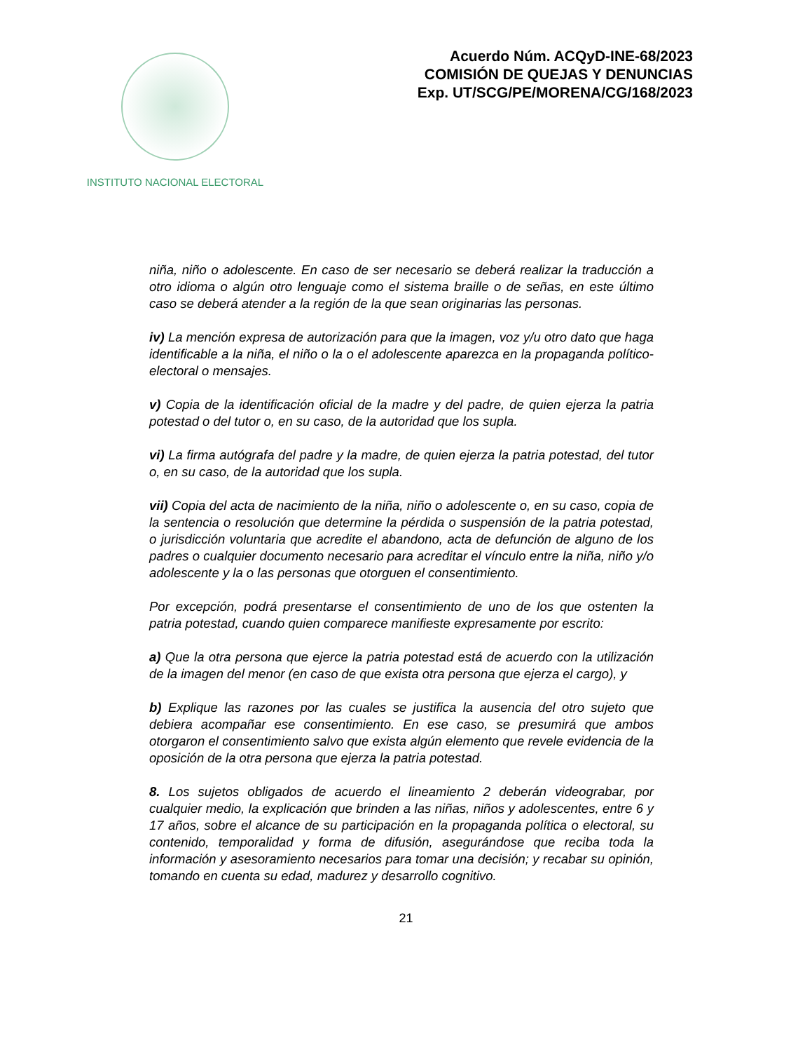INSTITUTO NACIONAL ELECTORAL
Acuerdo Núm. ACQyD-INE-68/2023
COMISIÓN DE QUEJAS Y DENUNCIAS
Exp. UT/SCG/PE/MORENA/CG/168/2023
niña, niño o adolescente. En caso de ser necesario se deberá realizar la traducción a otro idioma o algún otro lenguaje como el sistema braille o de señas, en este último caso se deberá atender a la región de la que sean originarias las personas.
iv) La mención expresa de autorización para que la imagen, voz y/u otro dato que haga identificable a la niña, el niño o la o el adolescente aparezca en la propaganda político-electoral o mensajes.
v) Copia de la identificación oficial de la madre y del padre, de quien ejerza la patria potestad o del tutor o, en su caso, de la autoridad que los supla.
vi) La firma autógrafa del padre y la madre, de quien ejerza la patria potestad, del tutor o, en su caso, de la autoridad que los supla.
vii) Copia del acta de nacimiento de la niña, niño o adolescente o, en su caso, copia de la sentencia o resolución que determine la pérdida o suspensión de la patria potestad, o jurisdicción voluntaria que acredite el abandono, acta de defunción de alguno de los padres o cualquier documento necesario para acreditar el vínculo entre la niña, niño y/o adolescente y la o las personas que otorguen el consentimiento.
Por excepción, podrá presentarse el consentimiento de uno de los que ostenten la patria potestad, cuando quien comparece manifieste expresamente por escrito:
a) Que la otra persona que ejerce la patria potestad está de acuerdo con la utilización de la imagen del menor (en caso de que exista otra persona que ejerza el cargo), y
b) Explique las razones por las cuales se justifica la ausencia del otro sujeto que debiera acompañar ese consentimiento. En ese caso, se presumirá que ambos otorgaron el consentimiento salvo que exista algún elemento que revele evidencia de la oposición de la otra persona que ejerza la patria potestad.
8. Los sujetos obligados de acuerdo el lineamiento 2 deberán videograbar, por cualquier medio, la explicación que brinden a las niñas, niños y adolescentes, entre 6 y 17 años, sobre el alcance de su participación en la propaganda política o electoral, su contenido, temporalidad y forma de difusión, asegurándose que reciba toda la información y asesoramiento necesarios para tomar una decisión; y recabar su opinión, tomando en cuenta su edad, madurez y desarrollo cognitivo.
21